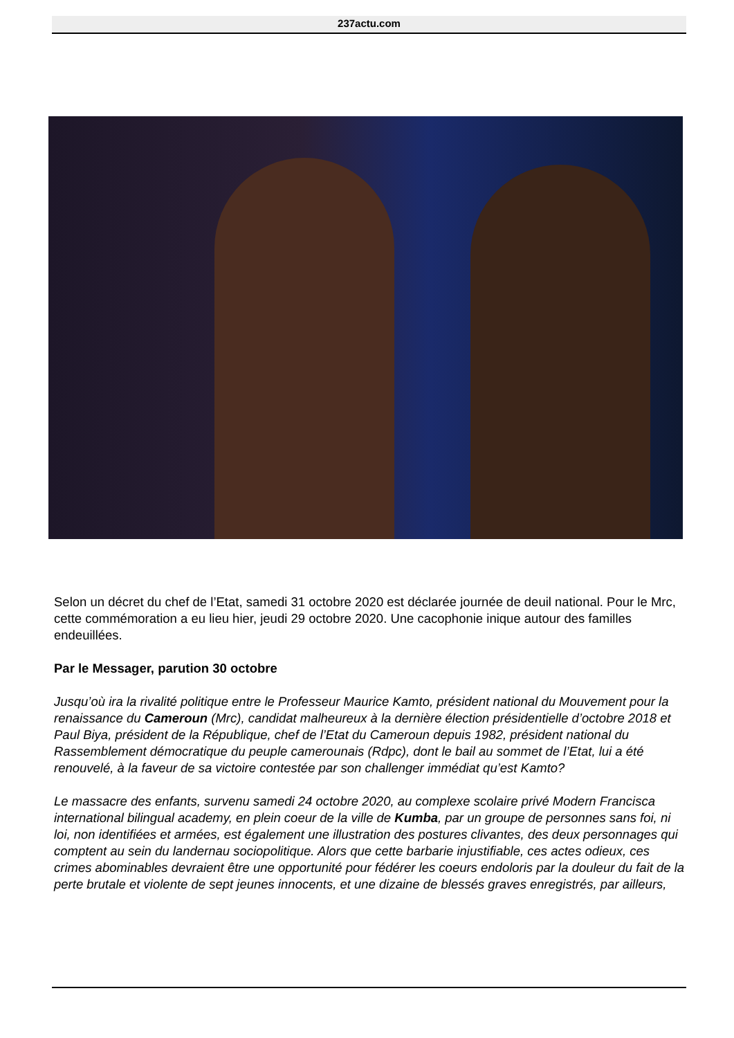237actu.com
Selon un décret du chef de l’Etat, samedi 31 octobre 2020 est déclarée journée de deuil national. Pour le Mrc, cette commémoration a eu lieu hier, jeudi 29 octobre 2020. Une cacophonie inique autour des familles endeuillées.
Par le Messager, parution 30 octobre
Jusqu’où ira la rivalité politique entre le Professeur Maurice Kamto, président national du Mouvement pour la renaissance du Cameroun (Mrc), candidat malheureux à la dernière élection présidentielle d’octobre 2018 et Paul Biya, président de la République, chef de l’Etat du Cameroun depuis 1982, président national du Rassemblement démocratique du peuple camerounais (Rdpc), dont le bail au sommet de l’Etat, lui a été renouvelé, à la faveur de sa victoire contestée par son challenger immédiat qu’est Kamto?
Le massacre des enfants, survenu samedi 24 octobre 2020, au complexe scolaire privé Modern Francisca international bilingual academy, en plein coeur de la ville de Kumba, par un groupe de personnes sans foi, ni loi, non identifiées et armées, est également une illustration des postures clivantes, des deux personnages qui comptent au sein du landernau sociopolitique. Alors que cette barbarie injustifiable, ces actes odieux, ces crimes abominables devraient être une opportunité pour fédérer les coeurs endoloris par la douleur du fait de la perte brutale et violente de sept jeunes innocents, et une dizaine de blessés graves enregistrés, par ailleurs,